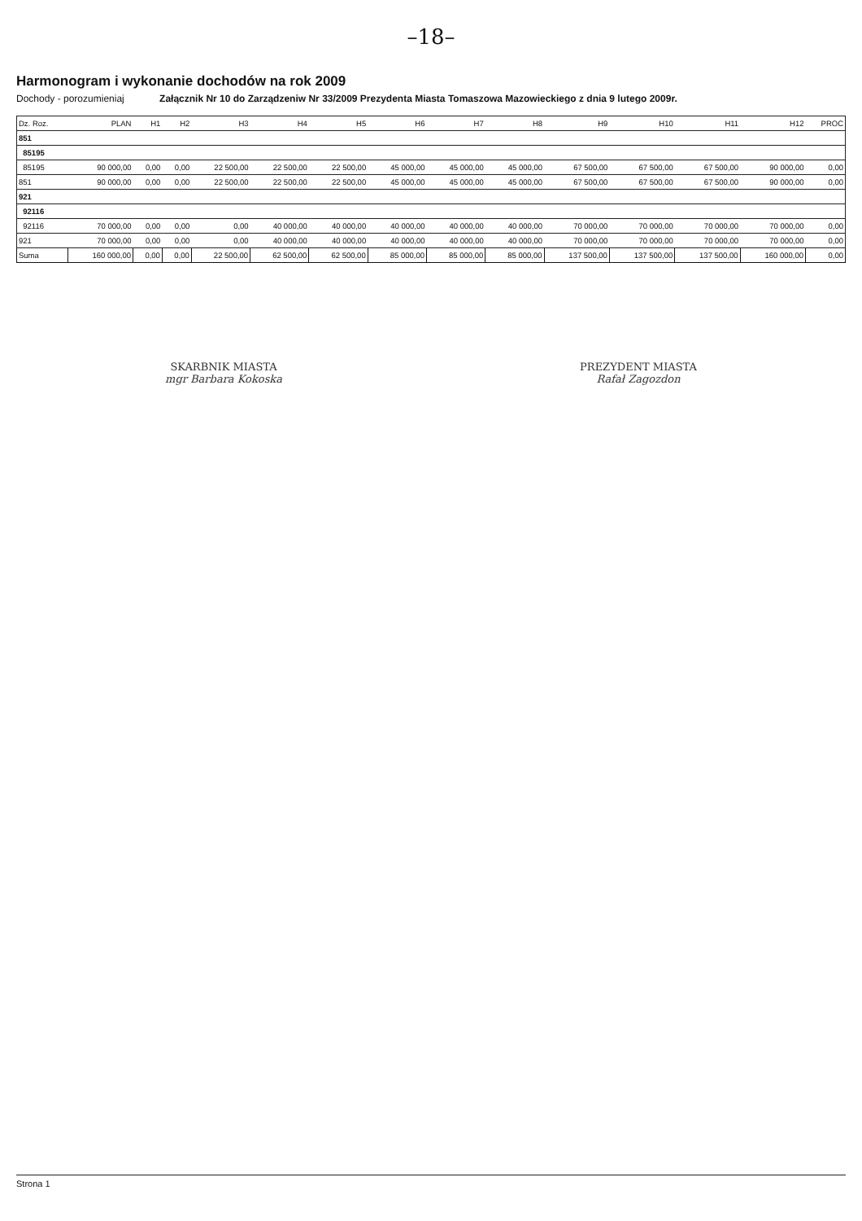–18–
Harmonogram i wykonanie dochodów na rok 2009
Dochody - porozumieniaj Załącznik Nr 10 do Zarządzeniw Nr 33/2009 Prezydenta Miasta Tomaszowa Mazowieckiego z dnia 9 lutego 2009r.
| Dz. Roz. | PLAN | H1 | H2 | H3 | H4 | H5 | H6 | H7 | H8 | H9 | H10 | H11 | H12 | PROC |
| --- | --- | --- | --- | --- | --- | --- | --- | --- | --- | --- | --- | --- | --- | --- |
| 851 | | | | | | | | | | | | | | |
| 85195 | | | | | | | | | | | | | | |
| 85195 | 90 000,00 | 0,00 | 0,00 | 22 500,00 | 22 500,00 | 22 500,00 | 45 000,00 | 45 000,00 | 45 000,00 | 67 500,00 | 67 500,00 | 67 500,00 | 90 000,00 | 0,00 |
| 851 | 90 000,00 | 0,00 | 0,00 | 22 500,00 | 22 500,00 | 22 500,00 | 45 000,00 | 45 000,00 | 45 000,00 | 67 500,00 | 67 500,00 | 67 500,00 | 90 000,00 | 0,00 |
| 921 | | | | | | | | | | | | | | |
| 92116 | | | | | | | | | | | | | | |
| 92116 | 70 000,00 | 0,00 | 0,00 | 0,00 | 40 000,00 | 40 000,00 | 40 000,00 | 40 000,00 | 40 000,00 | 70 000,00 | 70 000,00 | 70 000,00 | 70 000,00 | 0,00 |
| 921 | 70 000,00 | 0,00 | 0,00 | 0,00 | 40 000,00 | 40 000,00 | 40 000,00 | 40 000,00 | 40 000,00 | 70 000,00 | 70 000,00 | 70 000,00 | 70 000,00 | 0,00 |
| Suma | 160 000,00 | 0,00 | 0,00 | 22 500,00 | 62 500,00 | 62 500,00 | 85 000,00 | 85 000,00 | 85 000,00 | 137 500,00 | 137 500,00 | 137 500,00 | 160 000,00 | 0,00 |
SKARBNIK MIASTA
mgr Barbara Kokoska
PREZYDENT MIASTA
Rafał Zagozdon
Strona 1